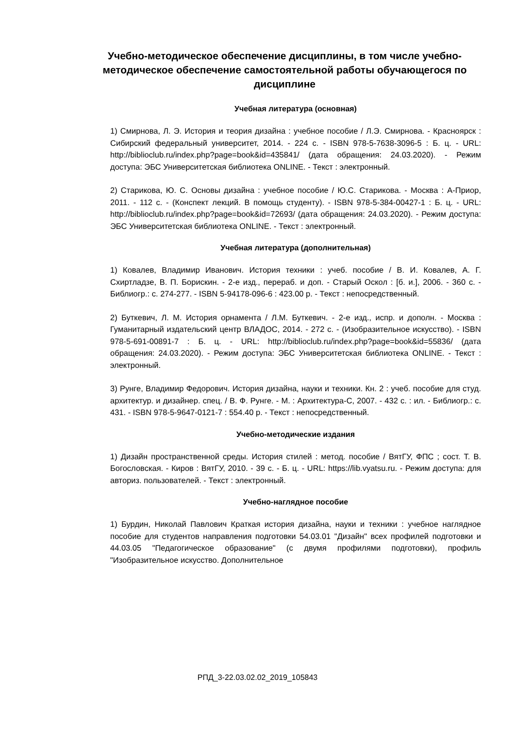Учебно-методическое обеспечение дисциплины, в том числе учебно-методическое обеспечение самостоятельной работы обучающегося по дисциплине
Учебная литература (основная)
1) Смирнова, Л. Э. История и теория дизайна : учебное пособие / Л.Э. Смирнова. - Красноярск : Сибирский федеральный университет, 2014. - 224 с. - ISBN 978-5-7638-3096-5 : Б. ц. - URL: http://biblioclub.ru/index.php?page=book&id=435841/ (дата обращения: 24.03.2020). - Режим доступа: ЭБС Университетская библиотека ONLINE. - Текст : электронный.
2) Старикова, Ю. С. Основы дизайна : учебное пособие / Ю.С. Старикова. - Москва : А-Приор, 2011. - 112 с. - (Конспект лекций. В помощь студенту). - ISBN 978-5-384-00427-1 : Б. ц. - URL: http://biblioclub.ru/index.php?page=book&id=72693/ (дата обращения: 24.03.2020). - Режим доступа: ЭБС Университетская библиотека ONLINE. - Текст : электронный.
Учебная литература (дополнительная)
1) Ковалев, Владимир Иванович. История техники : учеб. пособие / В. И. Ковалев, А. Г. Схиртладзе, В. П. Борискин. - 2-е изд., перераб. и доп. - Старый Оскол : [б. и.], 2006. - 360 с. - Библиогр.: с. 274-277. - ISBN 5-94178-096-6 : 423.00 р. - Текст : непосредственный.
2) Буткевич, Л. М. История орнамента / Л.М. Буткевич. - 2-е изд., испр. и дополн. - Москва : Гуманитарный издательский центр ВЛАДОС, 2014. - 272 с. - (Изобразительное искусство). - ISBN 978-5-691-00891-7 : Б. ц. - URL: http://biblioclub.ru/index.php?page=book&id=55836/ (дата обращения: 24.03.2020). - Режим доступа: ЭБС Университетская библиотека ONLINE. - Текст : электронный.
3) Рунге, Владимир Федорович. История дизайна, науки и техники. Кн. 2 : учеб. пособие для студ. архитектур. и дизайнер. спец. / В. Ф. Рунге. - М. : Архитектура-С, 2007. - 432 с. : ил. - Библиогр.: с. 431. - ISBN 978-5-9647-0121-7 : 554.40 р. - Текст : непосредственный.
Учебно-методические издания
1) Дизайн пространственной среды. История стилей : метод. пособие / ВятГУ, ФПС ; сост. Т. В. Богословская. - Киров : ВятГУ, 2010. - 39 с. - Б. ц. - URL: https://lib.vyatsu.ru. - Режим доступа: для авториз. пользователей. - Текст : электронный.
Учебно-наглядное пособие
1) Бурдин, Николай Павлович Краткая история дизайна, науки и техники : учебное наглядное пособие для студентов направления подготовки 54.03.01 "Дизайн" всех профилей подготовки и 44.03.05 "Педагогическое образование" (с двумя профилями подготовки), профиль "Изобразительное искусство. Дополнительное
РПД_3-22.03.02.02_2019_105843